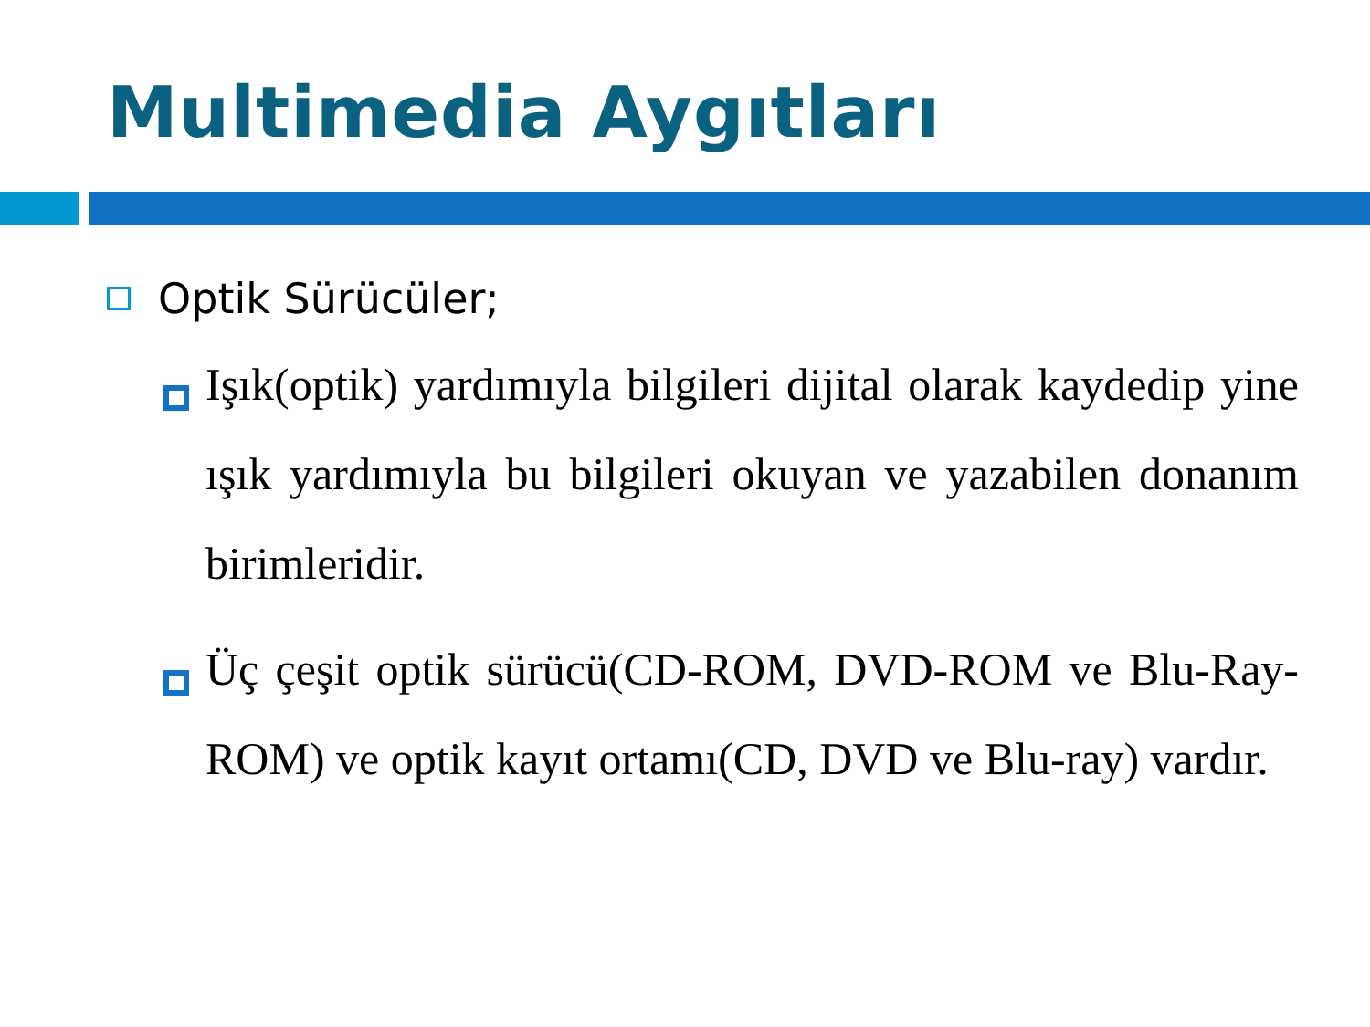Multimedia Aygıtları
Optik Sürücüler;
Işık(optik) yardımıyla bilgileri dijital olarak kaydedip yine ışık yardımıyla bu bilgileri okuyan ve yazabilen donanım birimleridir.
Üç çeşit optik sürücü(CD-ROM, DVD-ROM ve Blu-Ray-ROM) ve optik kayıt ortamı(CD, DVD ve Blu-ray) vardır.